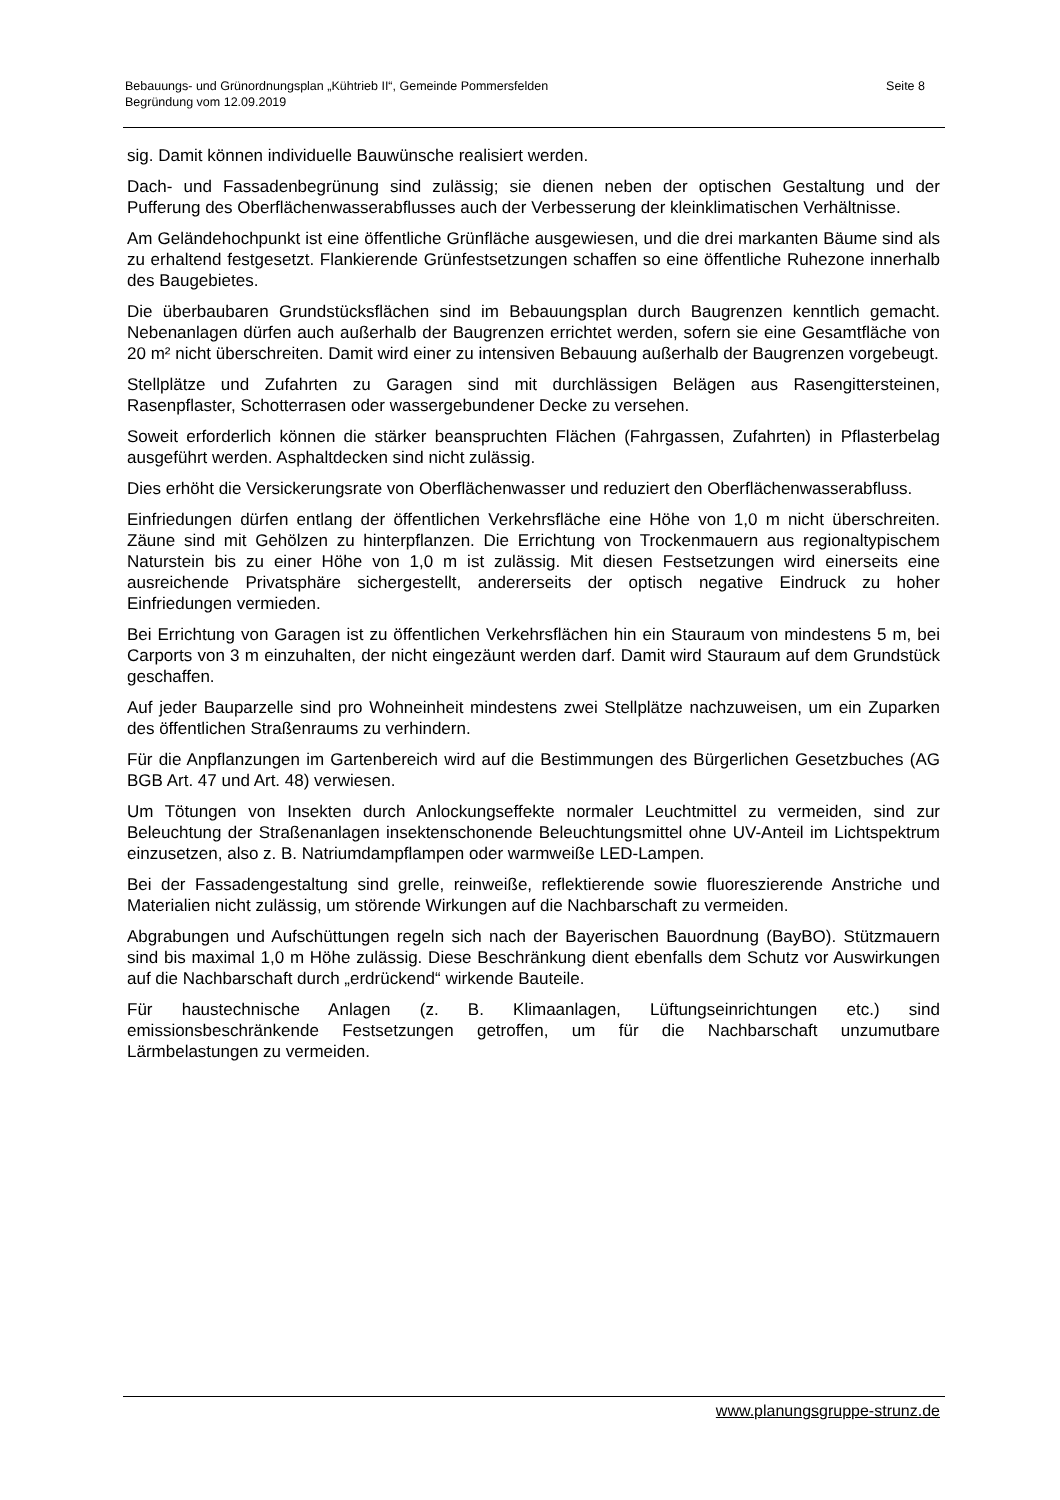Bebauungs- und Grünordnungsplan „Kühtrieb II“, Gemeinde Pommersfelden
Begründung vom 12.09.2019
Seite 8
sig. Damit können individuelle Bauwünsche realisiert werden.
Dach- und Fassadenbegrünung sind zulässig; sie dienen neben der optischen Gestaltung und der Pufferung des Oberflächenwasserabflusses auch der Verbesserung der kleinklimatischen Verhältnisse.
Am Geländehochpunkt ist eine öffentliche Grünfläche ausgewiesen, und die drei markanten Bäume sind als zu erhaltend festgesetzt. Flankierende Grünfestsetzungen schaffen so eine öffentliche Ruhezone innerhalb des Baugebietes.
Die überbaubaren Grundstücksflächen sind im Bebauungsplan durch Baugrenzen kenntlich gemacht. Nebenanlagen dürfen auch außerhalb der Baugrenzen errichtet werden, sofern sie eine Gesamtfläche von 20 m² nicht überschreiten. Damit wird einer zu intensiven Bebauung außerhalb der Baugrenzen vorgebeugt.
Stellplätze und Zufahrten zu Garagen sind mit durchlässigen Belägen aus Rasengittersteinen, Rasenpflaster, Schotterrasen oder wassergebundener Decke zu versehen.
Soweit erforderlich können die stärker beanspruchten Flächen (Fahrgassen, Zufahrten) in Pflasterbelag ausgeführt werden. Asphaltdecken sind nicht zulässig.
Dies erhöht die Versickerungsrate von Oberflächenwasser und reduziert den Oberflächenwasserabfluss.
Einfriedungen dürfen entlang der öffentlichen Verkehrsfläche eine Höhe von 1,0 m nicht überschreiten. Zäune sind mit Gehölzen zu hinterpflanzen. Die Errichtung von Trockenmauern aus regionaltypischem Naturstein bis zu einer Höhe von 1,0 m ist zulässig. Mit diesen Festsetzungen wird einerseits eine ausreichende Privatsphäre sichergestellt, andererseits der optisch negative Eindruck zu hoher Einfriedungen vermieden.
Bei Errichtung von Garagen ist zu öffentlichen Verkehrsflächen hin ein Stauraum von mindestens 5 m, bei Carports von 3 m einzuhalten, der nicht eingezäunt werden darf. Damit wird Stauraum auf dem Grundstück geschaffen.
Auf jeder Bauparzelle sind pro Wohneinheit mindestens zwei Stellplätze nachzuweisen, um ein Zuparken des öffentlichen Straßenraums zu verhindern.
Für die Anpflanzungen im Gartenbereich wird auf die Bestimmungen des Bürgerlichen Gesetzbuches (AG BGB Art. 47 und Art. 48) verwiesen.
Um Tötungen von Insekten durch Anlockungseffekte normaler Leuchtmittel zu vermeiden, sind zur Beleuchtung der Straßenanlagen insektenschonende Beleuchtungsmittel ohne UV-Anteil im Lichtspektrum einzusetzen, also z. B. Natriumdampflampen oder warmweiße LED-Lampen.
Bei der Fassadengestaltung sind grelle, reinweiße, reflektierende sowie fluoreszierende Anstriche und Materialien nicht zulässig, um störende Wirkungen auf die Nachbarschaft zu vermeiden.
Abgrabungen und Aufschüttungen regeln sich nach der Bayerischen Bauordnung (BayBO). Stützmauern sind bis maximal 1,0 m Höhe zulässig. Diese Beschränkung dient ebenfalls dem Schutz vor Auswirkungen auf die Nachbarschaft durch „erdrückend“ wirkende Bauteile.
Für haustechnische Anlagen (z. B. Klimaanlagen, Lüftungseinrichtungen etc.) sind emissionsbeschränkende Festsetzungen getroffen, um für die Nachbarschaft unzumutbare Lärmbelastungen zu vermeiden.
www.planungsgruppe-strunz.de